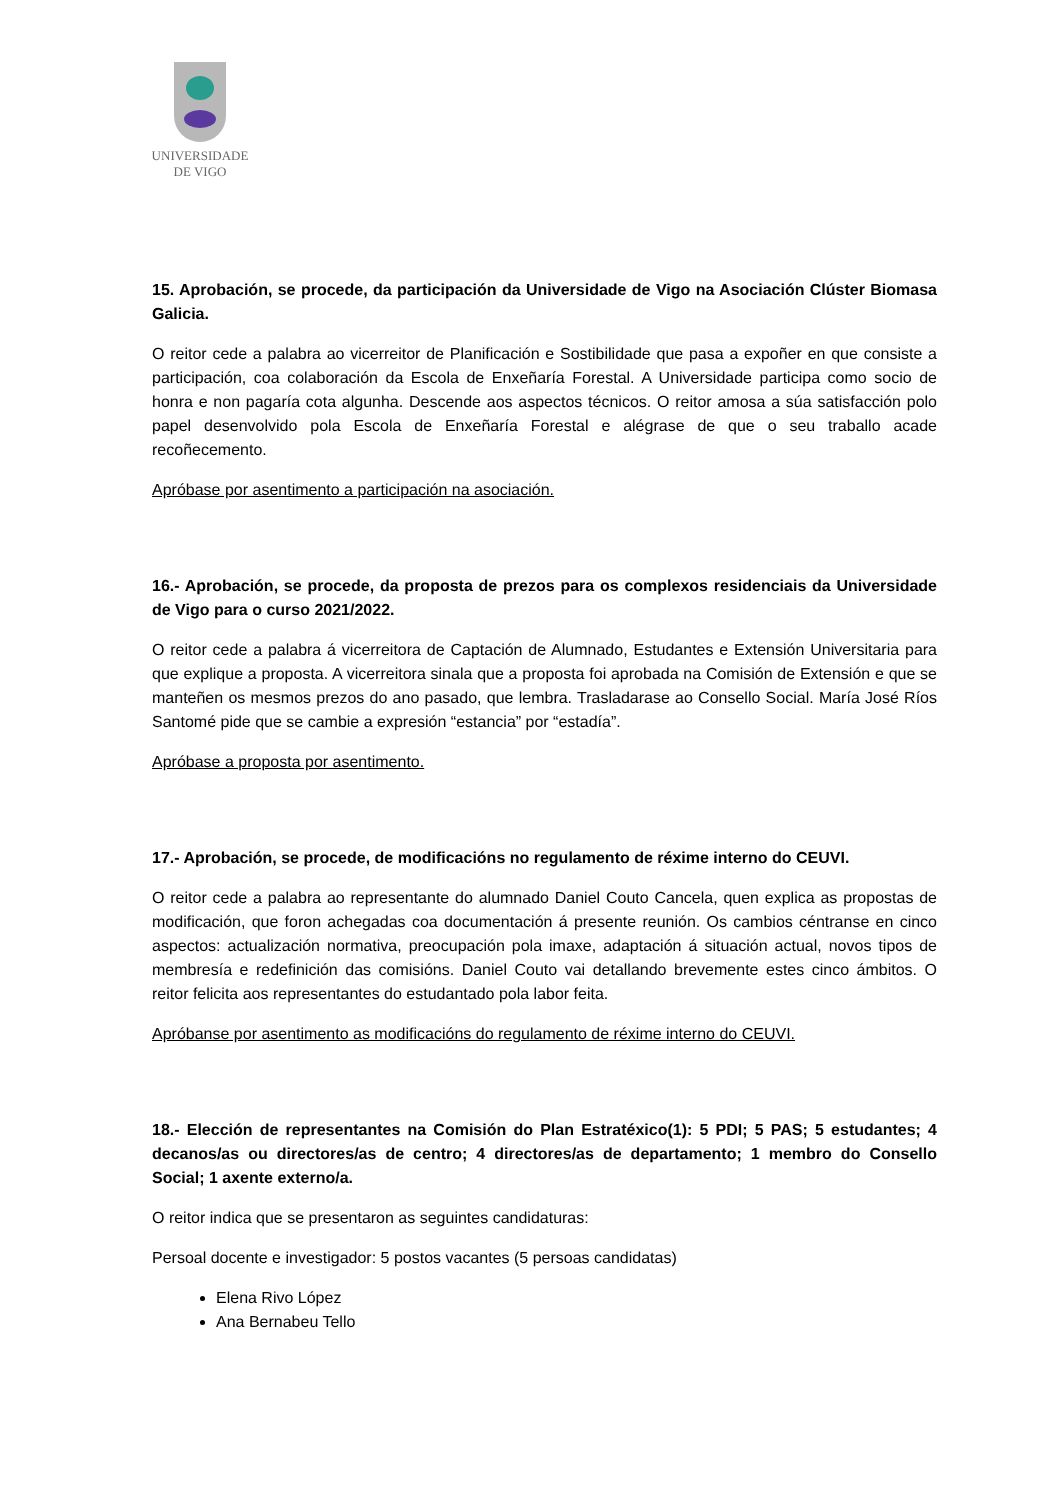UNIVERSIDADE
DE VIGO
15. Aprobación, se procede, da participación da Universidade de Vigo na Asociación Clúster Biomasa Galicia.
O reitor cede a palabra ao vicerreitor de Planificación e Sostibilidade que pasa a expoñer en que consiste a participación, coa colaboración da Escola de Enxeñaría Forestal. A Universidade participa como socio de honra e non pagaría cota algunha. Descende aos aspectos técnicos. O reitor amosa a súa satisfacción polo papel desenvolvido pola Escola de Enxeñaría Forestal e alégrase de que o seu traballo acade recoñecemento.
Apróbase por asentimento a participación na asociación.
16.- Aprobación, se procede, da proposta de prezos para os complexos residenciais da Universidade de Vigo para o curso 2021/2022.
O reitor cede a palabra á vicerreitora de Captación de Alumnado, Estudantes e Extensión Universitaria para que explique a proposta. A vicerreitora sinala que a proposta foi aprobada na Comisión de Extensión e que se manteñen os mesmos prezos do ano pasado, que lembra. Trasladarase ao Consello Social. María José Ríos Santomé pide que se cambie a expresión “estancia” por “estadía”.
Apróbase a proposta por asentimento.
17.- Aprobación, se procede, de modificacións no regulamento de réxime interno do CEUVI.
O reitor cede a palabra ao representante do alumnado Daniel Couto Cancela, quen explica as propostas de modificación, que foron achegadas coa documentación á presente reunión. Os cambios céntranse en cinco aspectos: actualización normativa, preocupación pola imaxe, adaptación á situación actual, novos tipos de membresía e redefinición das comisións. Daniel Couto vai detallando brevemente estes cinco ámbitos. O reitor felicita aos representantes do estudantado pola labor feita.
Apróbanse por asentimento as modificacións do regulamento de réxime interno do CEUVI.
18.- Elección de representantes na Comisión do Plan Estratéxico(1): 5 PDI; 5 PAS; 5 estudantes; 4 decanos/as ou directores/as de centro; 4 directores/as de departamento; 1 membro do Consello Social; 1 axente externo/a.
O reitor indica que se presentaron as seguintes candidaturas:
Persoal docente e investigador: 5 postos vacantes (5 persoas candidatas)
Elena Rivo López
Ana Bernabeu Tello